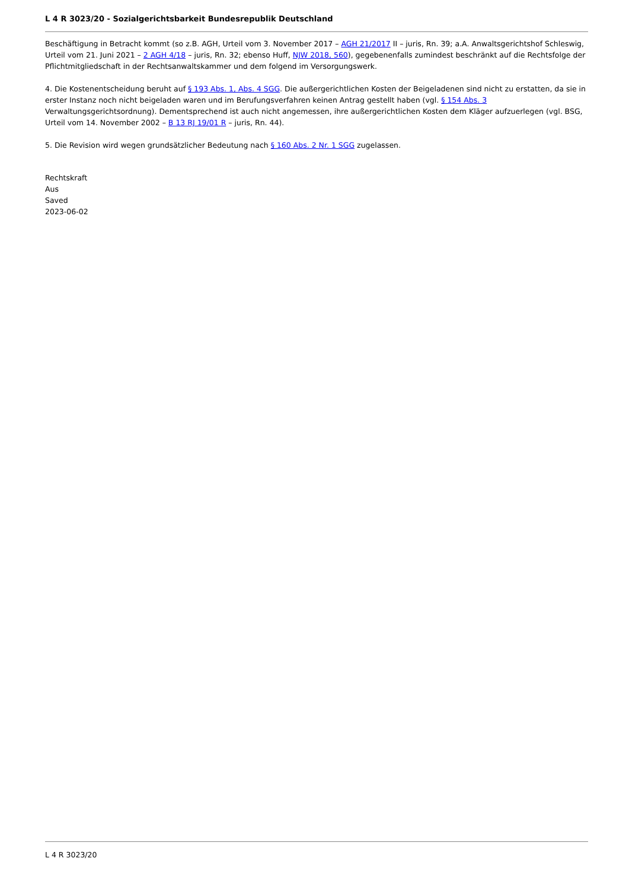L 4 R 3023/20 - Sozialgerichtsbarkeit Bundesrepublik Deutschland
Beschäftigung in Betracht kommt (so z.B. AGH, Urteil vom 3. November 2017 – AGH 21/2017 II – juris, Rn. 39; a.A. Anwaltsgerichtshof Schleswig, Urteil vom 21. Juni 2021 – 2 AGH 4/18 – juris, Rn. 32; ebenso Huff, NJW 2018, 560), gegebenenfalls zumindest beschränkt auf die Rechtsfolge der Pflichtmitgliedschaft in der Rechtsanwaltskammer und dem folgend im Versorgungswerk.
4. Die Kostenentscheidung beruht auf § 193 Abs. 1, Abs. 4 SGG. Die außergerichtlichen Kosten der Beigeladenen sind nicht zu erstatten, da sie in erster Instanz noch nicht beigeladen waren und im Berufungsverfahren keinen Antrag gestellt haben (vgl. § 154 Abs. 3 Verwaltungsgerichtsordnung). Dementsprechend ist auch nicht angemessen, ihre außergerichtlichen Kosten dem Kläger aufzuerlegen (vgl. BSG, Urteil vom 14. November 2002 – B 13 RJ 19/01 R – juris, Rn. 44).
5. Die Revision wird wegen grundsätzlicher Bedeutung nach § 160 Abs. 2 Nr. 1 SGG zugelassen.
Rechtskraft
Aus
Saved
2023-06-02
L 4 R 3023/20